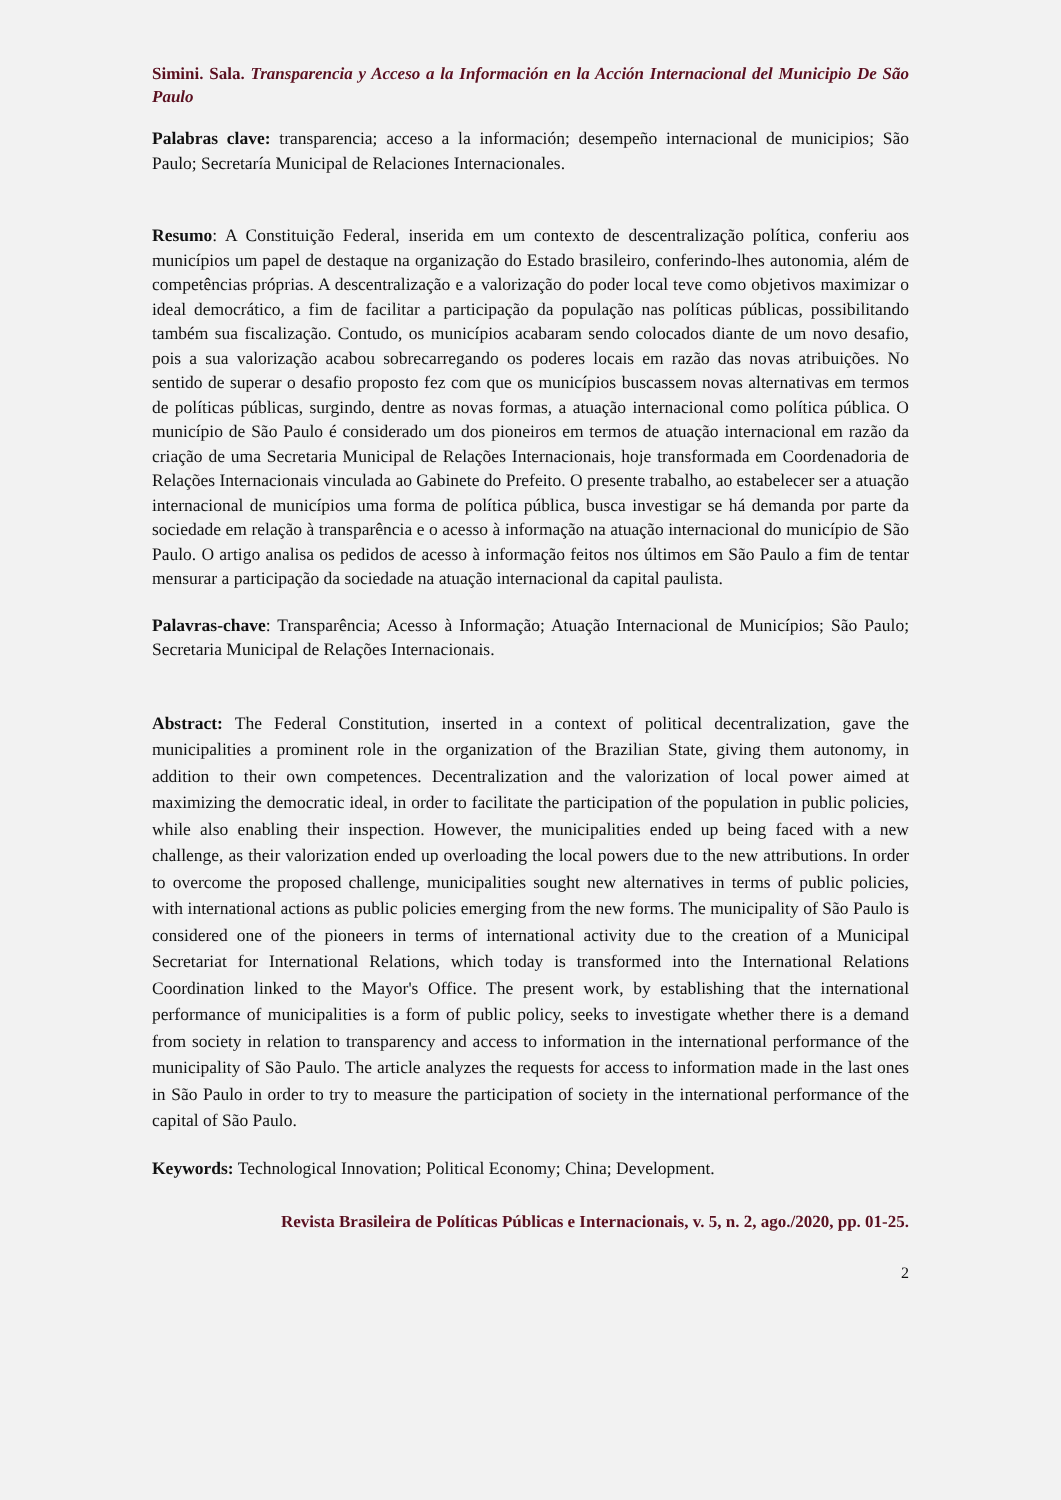Simini. Sala. Transparencia y Acceso a la Información en la Acción Internacional del Municipio De São Paulo
Palabras clave: transparencia; acceso a la información; desempeño internacional de municipios; São Paulo; Secretaría Municipal de Relaciones Internacionales.
Resumo: A Constituição Federal, inserida em um contexto de descentralização política, conferiu aos municípios um papel de destaque na organização do Estado brasileiro, conferindo-lhes autonomia, além de competências próprias. A descentralização e a valorização do poder local teve como objetivos maximizar o ideal democrático, a fim de facilitar a participação da população nas políticas públicas, possibilitando também sua fiscalização. Contudo, os municípios acabaram sendo colocados diante de um novo desafio, pois a sua valorização acabou sobrecarregando os poderes locais em razão das novas atribuições. No sentido de superar o desafio proposto fez com que os municípios buscassem novas alternativas em termos de políticas públicas, surgindo, dentre as novas formas, a atuação internacional como política pública. O município de São Paulo é considerado um dos pioneiros em termos de atuação internacional em razão da criação de uma Secretaria Municipal de Relações Internacionais, hoje transformada em Coordenadoria de Relações Internacionais vinculada ao Gabinete do Prefeito. O presente trabalho, ao estabelecer ser a atuação internacional de municípios uma forma de política pública, busca investigar se há demanda por parte da sociedade em relação à transparência e o acesso à informação na atuação internacional do município de São Paulo. O artigo analisa os pedidos de acesso à informação feitos nos últimos em São Paulo a fim de tentar mensurar a participação da sociedade na atuação internacional da capital paulista.
Palavras-chave: Transparência; Acesso à Informação; Atuação Internacional de Municípios; São Paulo; Secretaria Municipal de Relações Internacionais.
Abstract: The Federal Constitution, inserted in a context of political decentralization, gave the municipalities a prominent role in the organization of the Brazilian State, giving them autonomy, in addition to their own competences. Decentralization and the valorization of local power aimed at maximizing the democratic ideal, in order to facilitate the participation of the population in public policies, while also enabling their inspection. However, the municipalities ended up being faced with a new challenge, as their valorization ended up overloading the local powers due to the new attributions. In order to overcome the proposed challenge, municipalities sought new alternatives in terms of public policies, with international actions as public policies emerging from the new forms. The municipality of São Paulo is considered one of the pioneers in terms of international activity due to the creation of a Municipal Secretariat for International Relations, which today is transformed into the International Relations Coordination linked to the Mayor's Office. The present work, by establishing that the international performance of municipalities is a form of public policy, seeks to investigate whether there is a demand from society in relation to transparency and access to information in the international performance of the municipality of São Paulo. The article analyzes the requests for access to information made in the last ones in São Paulo in order to try to measure the participation of society in the international performance of the capital of São Paulo.
Keywords: Technological Innovation; Political Economy; China; Development.
Revista Brasileira de Políticas Públicas e Internacionais, v. 5, n. 2, ago./2020, pp. 01-25.
2